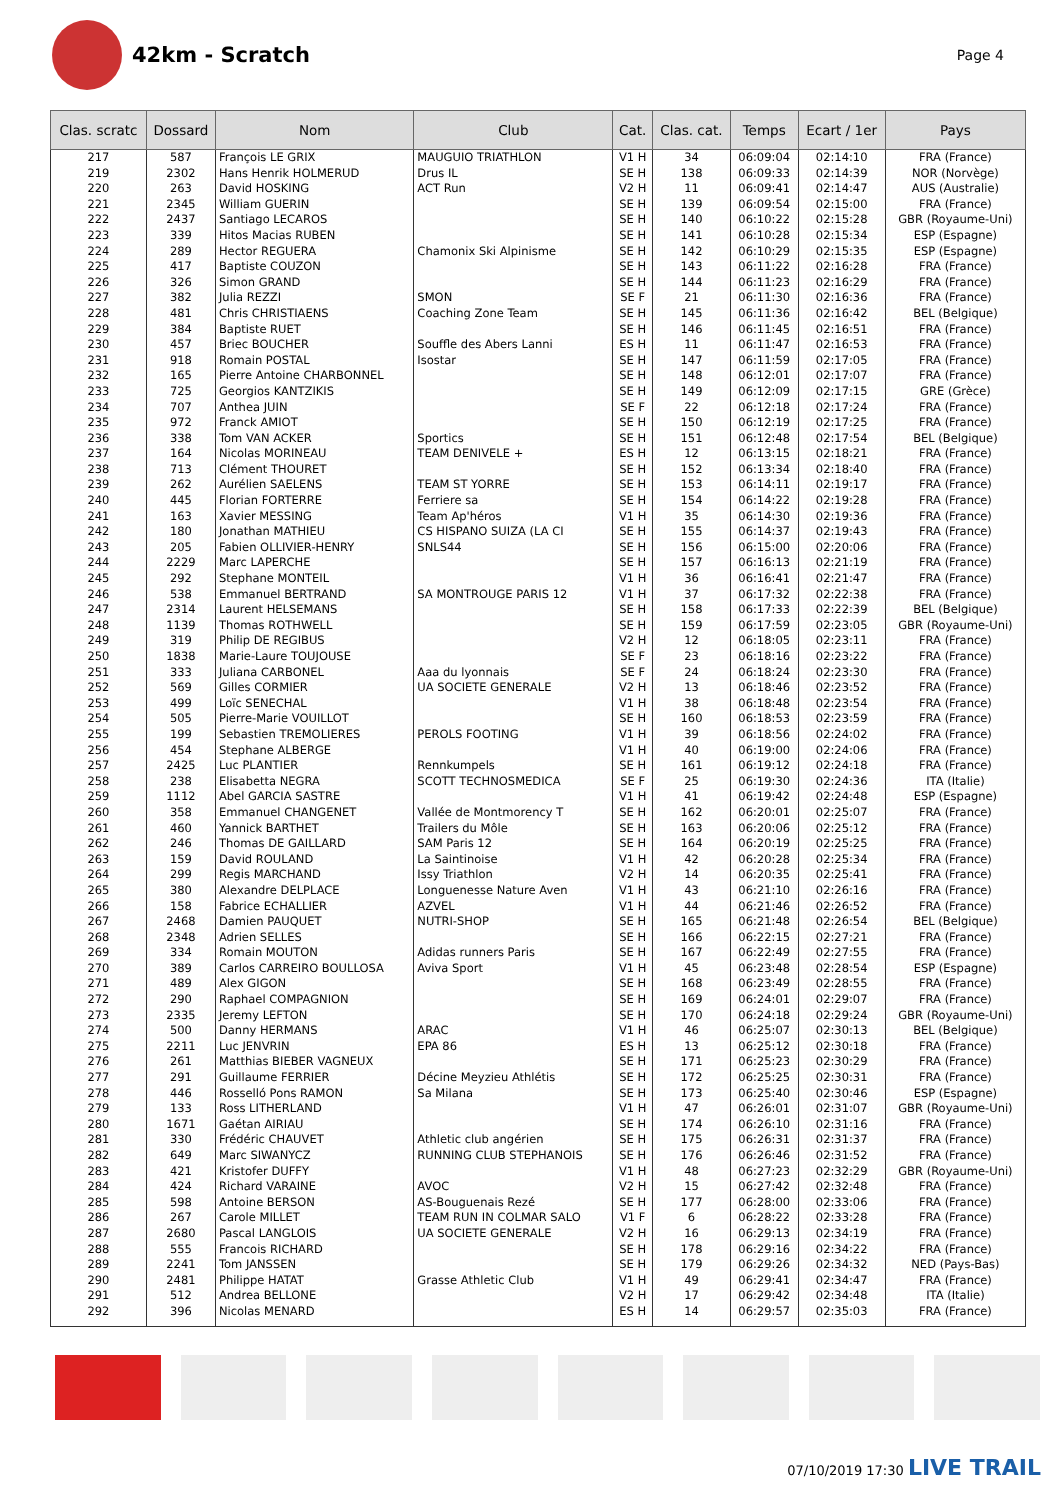42km - Scratch
Page 4
| Clas. scratc | Dossard | Nom | Club | Cat. | Clas. cat. | Temps | Ecart / 1er | Pays |
| --- | --- | --- | --- | --- | --- | --- | --- | --- |
| 217 | 587 | François LE GRIX | MAUGUIO TRIATHLON | V1 H | 34 | 06:09:04 | 02:14:10 | FRA (France) |
| 219 | 2302 | Hans Henrik HOLMERUD | Drus IL | SE H | 138 | 06:09:33 | 02:14:39 | NOR (Norvège) |
| 220 | 263 | David HOSKING | ACT Run | V2 H | 11 | 06:09:41 | 02:14:47 | AUS (Australie) |
| 221 | 2345 | William GUERIN | | SE H | 139 | 06:09:54 | 02:15:00 | FRA (France) |
| 222 | 2437 | Santiago LECAROS | | SE H | 140 | 06:10:22 | 02:15:28 | GBR (Royaume-Uni) |
| 223 | 339 | Hitos Macias RUBEN | | SE H | 141 | 06:10:28 | 02:15:34 | ESP (Espagne) |
| 224 | 289 | Hector REGUERA | Chamonix Ski Alpinisme | SE H | 142 | 06:10:29 | 02:15:35 | ESP (Espagne) |
| 225 | 417 | Baptiste COUZON | | SE H | 143 | 06:11:22 | 02:16:28 | FRA (France) |
| 226 | 326 | Simon GRAND | | SE H | 144 | 06:11:23 | 02:16:29 | FRA (France) |
| 227 | 382 | Julia REZZI | SMON | SE F | 21 | 06:11:30 | 02:16:36 | FRA (France) |
| 228 | 481 | Chris CHRISTIAENS | Coaching Zone Team | SE H | 145 | 06:11:36 | 02:16:42 | BEL (Belgique) |
| 229 | 384 | Baptiste RUET | | SE H | 146 | 06:11:45 | 02:16:51 | FRA (France) |
| 230 | 457 | Briec BOUCHER | Souffle des Abers Lanni | ES H | 11 | 06:11:47 | 02:16:53 | FRA (France) |
| 231 | 918 | Romain POSTAL | Isostar | SE H | 147 | 06:11:59 | 02:17:05 | FRA (France) |
| 232 | 165 | Pierre Antoine CHARBONNEL | | SE H | 148 | 06:12:01 | 02:17:07 | FRA (France) |
| 233 | 725 | Georgios KANTZIKIS | | SE H | 149 | 06:12:09 | 02:17:15 | GRE (Grèce) |
| 234 | 707 | Anthea JUIN | | SE F | 22 | 06:12:18 | 02:17:24 | FRA (France) |
| 235 | 972 | Franck AMIOT | | SE H | 150 | 06:12:19 | 02:17:25 | FRA (France) |
| 236 | 338 | Tom VAN ACKER | Sportics | SE H | 151 | 06:12:48 | 02:17:54 | BEL (Belgique) |
| 237 | 164 | Nicolas MORINEAU | TEAM DENIVELE + | ES H | 12 | 06:13:15 | 02:18:21 | FRA (France) |
| 238 | 713 | Clément THOURET | | SE H | 152 | 06:13:34 | 02:18:40 | FRA (France) |
| 239 | 262 | Aurélien SAELENS | TEAM ST YORRE | SE H | 153 | 06:14:11 | 02:19:17 | FRA (France) |
| 240 | 445 | Florian FORTERRE | Ferriere sa | SE H | 154 | 06:14:22 | 02:19:28 | FRA (France) |
| 241 | 163 | Xavier MESSING | Team Ap'héros | V1 H | 35 | 06:14:30 | 02:19:36 | FRA (France) |
| 242 | 180 | Jonathan MATHIEU | CS HISPANO SUIZA (LA CI | SE H | 155 | 06:14:37 | 02:19:43 | FRA (France) |
| 243 | 205 | Fabien OLLIVIER-HENRY | SNLS44 | SE H | 156 | 06:15:00 | 02:20:06 | FRA (France) |
| 244 | 2229 | Marc LAPERCHE | | SE H | 157 | 06:16:13 | 02:21:19 | FRA (France) |
| 245 | 292 | Stephane MONTEIL | | V1 H | 36 | 06:16:41 | 02:21:47 | FRA (France) |
| 246 | 538 | Emmanuel BERTRAND | SA MONTROUGE PARIS 12 | V1 H | 37 | 06:17:32 | 02:22:38 | FRA (France) |
| 247 | 2314 | Laurent HELSEMANS | | SE H | 158 | 06:17:33 | 02:22:39 | BEL (Belgique) |
| 248 | 1139 | Thomas ROTHWELL | | SE H | 159 | 06:17:59 | 02:23:05 | GBR (Royaume-Uni) |
| 249 | 319 | Philip DE REGIBUS | | V2 H | 12 | 06:18:05 | 02:23:11 | FRA (France) |
| 250 | 1838 | Marie-Laure TOUJOUSE | | SE F | 23 | 06:18:16 | 02:23:22 | FRA (France) |
| 251 | 333 | Juliana CARBONEL | Aaa du lyonnais | SE F | 24 | 06:18:24 | 02:23:30 | FRA (France) |
| 252 | 569 | Gilles CORMIER | UA SOCIETE GENERALE | V2 H | 13 | 06:18:46 | 02:23:52 | FRA (France) |
| 253 | 499 | Loïc SENECHAL | | V1 H | 38 | 06:18:48 | 02:23:54 | FRA (France) |
| 254 | 505 | Pierre-Marie VOUILLOT | | SE H | 160 | 06:18:53 | 02:23:59 | FRA (France) |
| 255 | 199 | Sebastien TREMOLIERES | PEROLS FOOTING | V1 H | 39 | 06:18:56 | 02:24:02 | FRA (France) |
| 256 | 454 | Stephane ALBERGE | | V1 H | 40 | 06:19:00 | 02:24:06 | FRA (France) |
| 257 | 2425 | Luc PLANTIER | Rennkumpels | SE H | 161 | 06:19:12 | 02:24:18 | FRA (France) |
| 258 | 238 | Elisabetta NEGRA | SCOTT TECHNOSMEDICA | SE F | 25 | 06:19:30 | 02:24:36 | ITA (Italie) |
| 259 | 1112 | Abel GARCIA SASTRE | | V1 H | 41 | 06:19:42 | 02:24:48 | ESP (Espagne) |
| 260 | 358 | Emmanuel CHANGENET | Vallée de Montmorency T | SE H | 162 | 06:20:01 | 02:25:07 | FRA (France) |
| 261 | 460 | Yannick BARTHET | Trailers du Môle | SE H | 163 | 06:20:06 | 02:25:12 | FRA (France) |
| 262 | 246 | Thomas DE GAILLARD | SAM Paris 12 | SE H | 164 | 06:20:19 | 02:25:25 | FRA (France) |
| 263 | 159 | David ROULAND | La Saintinoise | V1 H | 42 | 06:20:28 | 02:25:34 | FRA (France) |
| 264 | 299 | Regis MARCHAND | Issy Triathlon | V2 H | 14 | 06:20:35 | 02:25:41 | FRA (France) |
| 265 | 380 | Alexandre DELPLACE | Longuenesse Nature Aven | V1 H | 43 | 06:21:10 | 02:26:16 | FRA (France) |
| 266 | 158 | Fabrice ECHALLIER | AZVEL | V1 H | 44 | 06:21:46 | 02:26:52 | FRA (France) |
| 267 | 2468 | Damien PAUQUET | NUTRI-SHOP | SE H | 165 | 06:21:48 | 02:26:54 | BEL (Belgique) |
| 268 | 2348 | Adrien SELLES | | SE H | 166 | 06:22:15 | 02:27:21 | FRA (France) |
| 269 | 334 | Romain MOUTON | Adidas runners Paris | SE H | 167 | 06:22:49 | 02:27:55 | FRA (France) |
| 270 | 389 | Carlos CARREIRO BOULLOSA | Aviva Sport | V1 H | 45 | 06:23:48 | 02:28:54 | ESP (Espagne) |
| 271 | 489 | Alex GIGON | | SE H | 168 | 06:23:49 | 02:28:55 | FRA (France) |
| 272 | 290 | Raphael COMPAGNION | | SE H | 169 | 06:24:01 | 02:29:07 | FRA (France) |
| 273 | 2335 | Jeremy LEFTON | | SE H | 170 | 06:24:18 | 02:29:24 | GBR (Royaume-Uni) |
| 274 | 500 | Danny HERMANS | ARAC | V1 H | 46 | 06:25:07 | 02:30:13 | BEL (Belgique) |
| 275 | 2211 | Luc JENVRIN | EPA 86 | ES H | 13 | 06:25:12 | 02:30:18 | FRA (France) |
| 276 | 261 | Matthias BIEBER VAGNEUX | | SE H | 171 | 06:25:23 | 02:30:29 | FRA (France) |
| 277 | 291 | Guillaume FERRIER | Décine Meyzieu Athlétis | SE H | 172 | 06:25:25 | 02:30:31 | FRA (France) |
| 278 | 446 | Rosselló Pons RAMON | Sa Milana | SE H | 173 | 06:25:40 | 02:30:46 | ESP (Espagne) |
| 279 | 133 | Ross LITHERLAND | | V1 H | 47 | 06:26:01 | 02:31:07 | GBR (Royaume-Uni) |
| 280 | 1671 | Gaétan AIRIAU | | SE H | 174 | 06:26:10 | 02:31:16 | FRA (France) |
| 281 | 330 | Frédéric CHAUVET | Athletic club angérien | SE H | 175 | 06:26:31 | 02:31:37 | FRA (France) |
| 282 | 649 | Marc SIWANYCZ | RUNNING CLUB STEPHANOIS | SE H | 176 | 06:26:46 | 02:31:52 | FRA (France) |
| 283 | 421 | Kristofer DUFFY | | V1 H | 48 | 06:27:23 | 02:32:29 | GBR (Royaume-Uni) |
| 284 | 424 | Richard VARAINE | AVOC | V2 H | 15 | 06:27:42 | 02:32:48 | FRA (France) |
| 285 | 598 | Antoine BERSON | AS-Bouguenais Rezé | SE H | 177 | 06:28:00 | 02:33:06 | FRA (France) |
| 286 | 267 | Carole MILLET | TEAM RUN IN COLMAR SALO | V1 F | 6 | 06:28:22 | 02:33:28 | FRA (France) |
| 287 | 2680 | Pascal LANGLOIS | UA SOCIETE GENERALE | V2 H | 16 | 06:29:13 | 02:34:19 | FRA (France) |
| 288 | 555 | Francois RICHARD | | SE H | 178 | 06:29:16 | 02:34:22 | FRA (France) |
| 289 | 2241 | Tom JANSSEN | | SE H | 179 | 06:29:26 | 02:34:32 | NED (Pays-Bas) |
| 290 | 2481 | Philippe HATAT | Grasse Athletic Club | V1 H | 49 | 06:29:41 | 02:34:47 | FRA (France) |
| 291 | 512 | Andrea BELLONE | | V2 H | 17 | 06:29:42 | 02:34:48 | ITA (Italie) |
| 292 | 396 | Nicolas MENARD | | ES H | 14 | 06:29:57 | 02:35:03 | FRA (France) |
07/10/2019 17:30 LIVE TRAIL